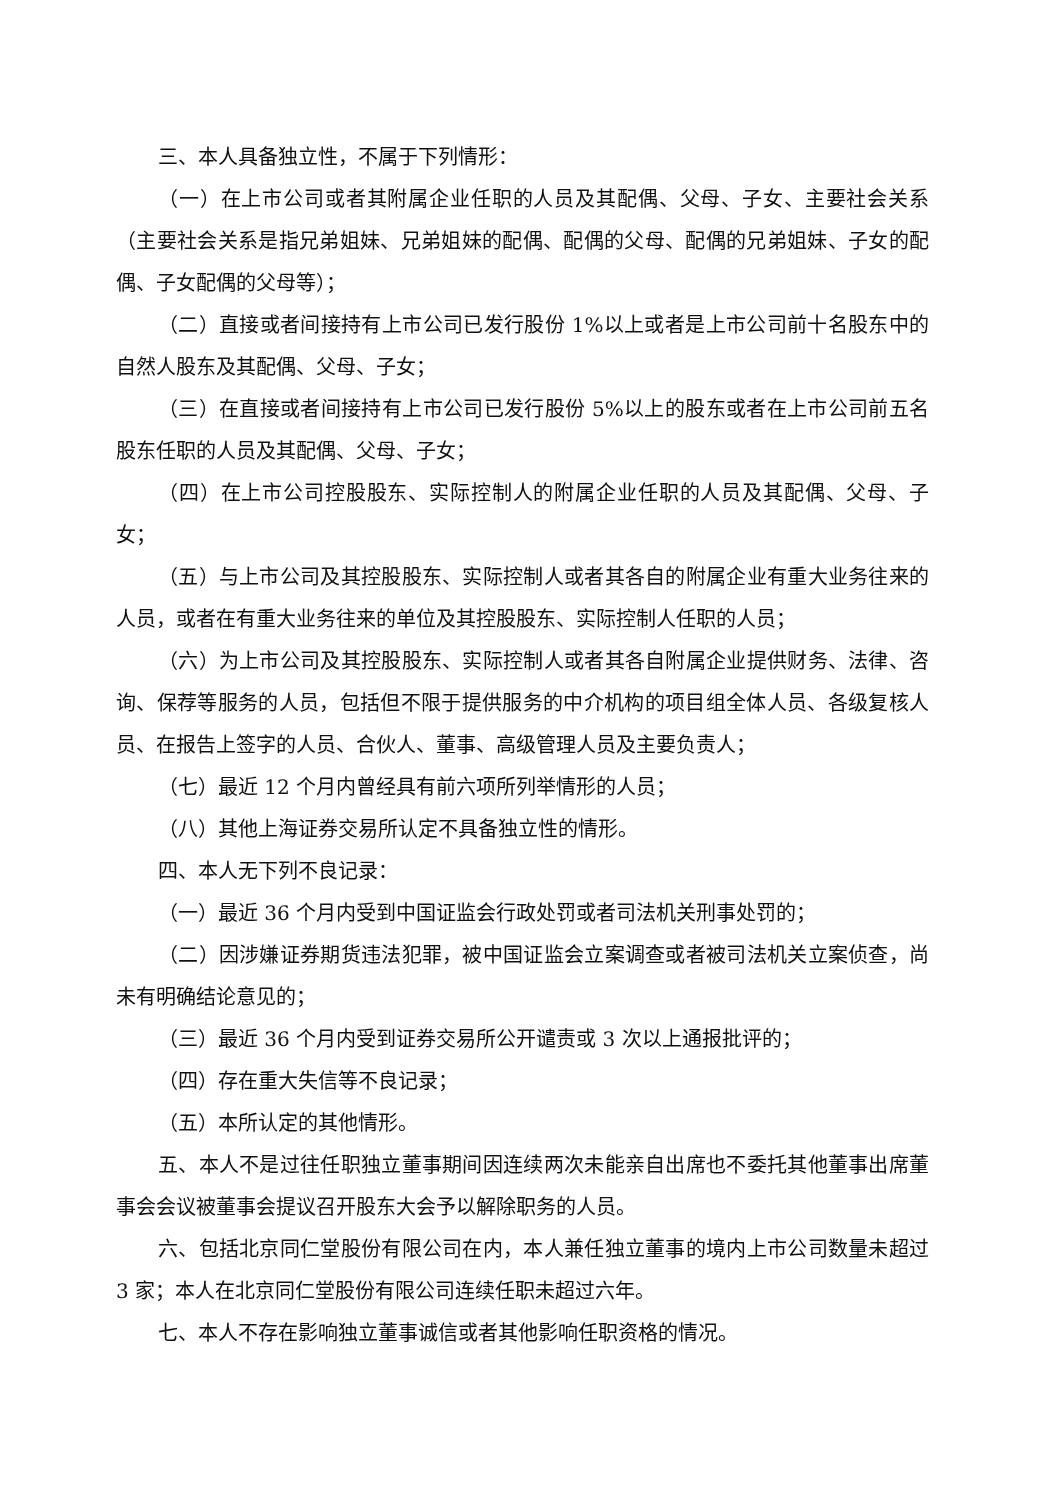三、本人具备独立性，不属于下列情形：
（一）在上市公司或者其附属企业任职的人员及其配偶、父母、子女、主要社会关系（主要社会关系是指兄弟姐妹、兄弟姐妹的配偶、配偶的父母、配偶的兄弟姐妹、子女的配偶、子女配偶的父母等）；
（二）直接或者间接持有上市公司已发行股份 1%以上或者是上市公司前十名股东中的自然人股东及其配偶、父母、子女；
（三）在直接或者间接持有上市公司已发行股份 5%以上的股东或者在上市公司前五名股东任职的人员及其配偶、父母、子女；
（四）在上市公司控股股东、实际控制人的附属企业任职的人员及其配偶、父母、子女；
（五）与上市公司及其控股股东、实际控制人或者其各自的附属企业有重大业务往来的人员，或者在有重大业务往来的单位及其控股股东、实际控制人任职的人员；
（六）为上市公司及其控股股东、实际控制人或者其各自附属企业提供财务、法律、咨询、保荐等服务的人员，包括但不限于提供服务的中介机构的项目组全体人员、各级复核人员、在报告上签字的人员、合伙人、董事、高级管理人员及主要负责人；
（七）最近 12 个月内曾经具有前六项所列举情形的人员；
（八）其他上海证券交易所认定不具备独立性的情形。
四、本人无下列不良记录：
（一）最近 36 个月内受到中国证监会行政处罚或者司法机关刑事处罚的；
（二）因涉嫌证券期货违法犯罪，被中国证监会立案调查或者被司法机关立案侦查，尚未有明确结论意见的；
（三）最近 36 个月内受到证券交易所公开谴责或 3 次以上通报批评的；
（四）存在重大失信等不良记录；
（五）本所认定的其他情形。
五、本人不是过往任职独立董事期间因连续两次未能亲自出席也不委托其他董事出席董事会会议被董事会提议召开股东大会予以解除职务的人员。
六、包括北京同仁堂股份有限公司在内，本人兼任独立董事的境内上市公司数量未超过 3 家；本人在北京同仁堂股份有限公司连续任职未超过六年。
七、本人不存在影响独立董事诚信或者其他影响任职资格的情况。